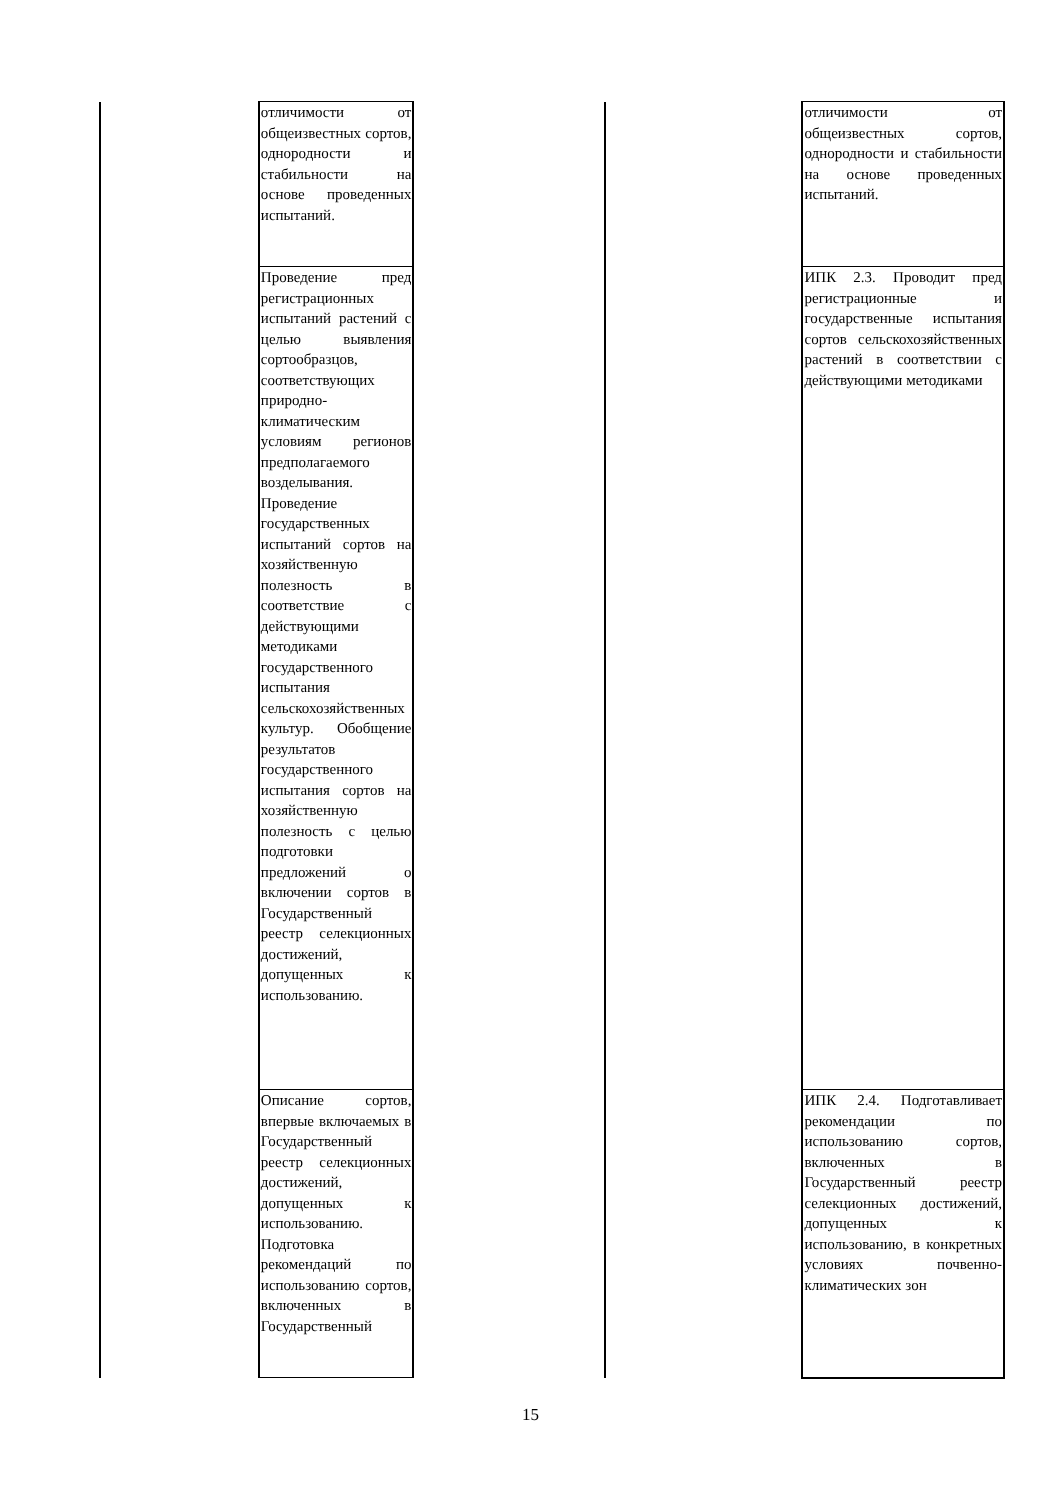| | отличимости от общеизвестных сортов, однородности и стабильности на основе проведенных испытаний. | | | отличимости от общеизвестных сортов, однородности и стабильности на основе проведенных испытаний. |
| | Проведение пред регистрационных испытаний растений с целью выявления сортообразцов, соответствующих природно-климатическим условиям регионов предполагаемого возделывания. Проведение государственных испытаний сортов на хозяйственную полезность в соответствие с действующими методиками государственного испытания сельскохозяйственных культур. Обобщение результатов государственного испытания сортов на хозяйственную полезность с целью подготовки предложений о включении сортов в Государственный реестр селекционных достижений, допущенных к использованию. | | | ИПК 2.3. Проводит пред регистрационные и государственные испытания сортов сельскохозяйственных растений в соответствии с действующими методиками |
| | Описание сортов, впервые включаемых в Государственный реестр селекционных достижений, допущенных к использованию. Подготовка рекомендаций по использованию сортов, включенных в Государственный | | | ИПК 2.4. Подготавливает рекомендации по использованию сортов, включенных в Государственный реестр селекционных достижений, допущенных к использованию, в конкретных условиях почвенно-климатических зон |
15